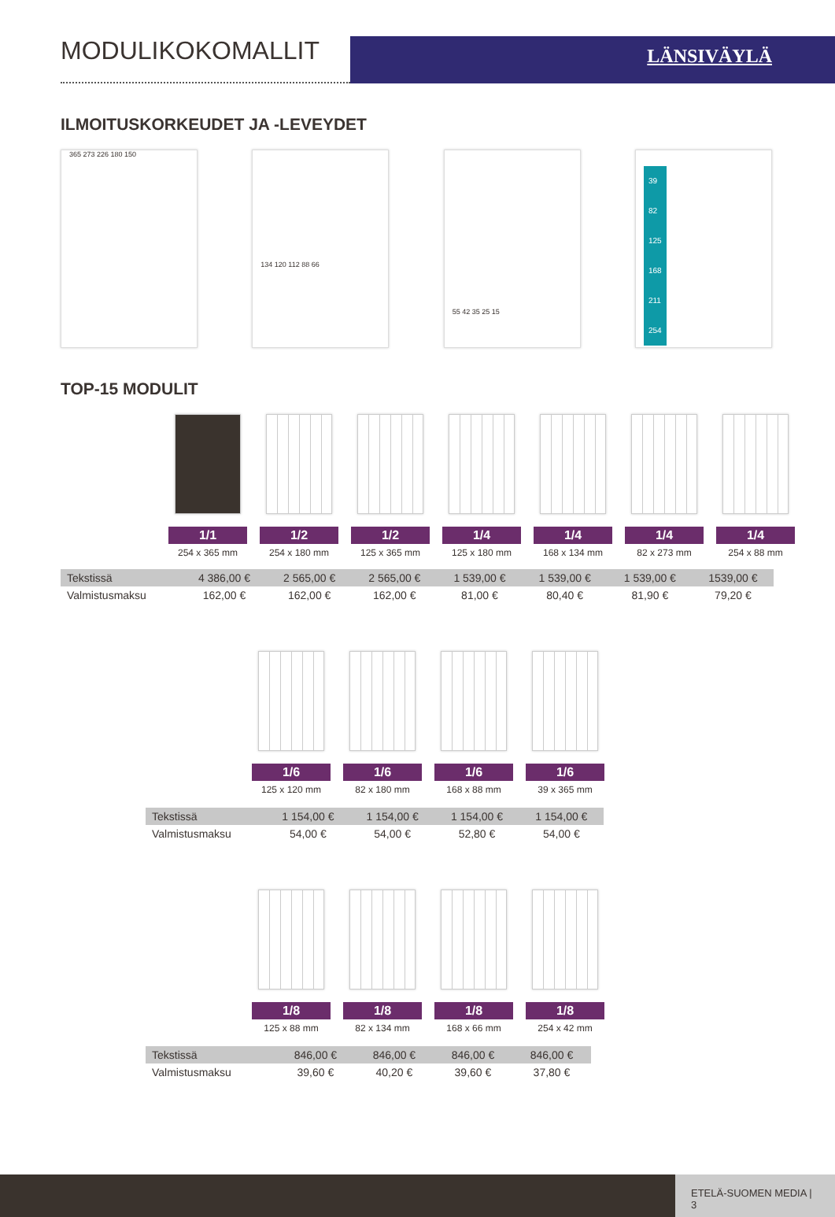MODULIKOKOMALLIT
LÄNSIVÄYLÄ
ILMOITUSKORKEUDET JA -LEVEYDET
365 273 226 180 150
134 120 112 88 66
55 42 35 25 15
39
82
125
168
211
254
TOP-15 MODULIT
1/1
254 x 365 mm
1/2
254 x 180 mm
1/2
125 x 365 mm
1/4
125 x 180 mm
1/4
168 x 134 mm
1/4
82 x 273 mm
1/4
254 x 88 mm
| Tekstissä | 4 386,00 € | 2 565,00 € | 2 565,00 € | 1 539,00 € | 1 539,00 € | 1 539,00 € | 1539,00 € |
| Valmistusmaksu | 162,00 € | 162,00 € | 162,00 € | 81,00 € | 80,40 € | 81,90 € | 79,20 € |
1/6
125 x 120 mm
1/6
82 x 180 mm
1/6
168 x 88 mm
1/6
39 x 365 mm
| Tekstissä | 1 154,00 € | 1 154,00 € | 1 154,00 € | 1 154,00 € |
| Valmistusmaksu | 54,00 € | 54,00 € | 52,80 € | 54,00 € |
1/8
125 x 88 mm
1/8
82 x 134 mm
1/8
168 x 66 mm
1/8
254 x 42 mm
| Tekstissä | 846,00 € | 846,00 € | 846,00 € | 846,00 € |
| Valmistusmaksu | 39,60 € | 40,20 € | 39,60 € | 37,80 € |
ETELÄ-SUOMEN MEDIA | 3